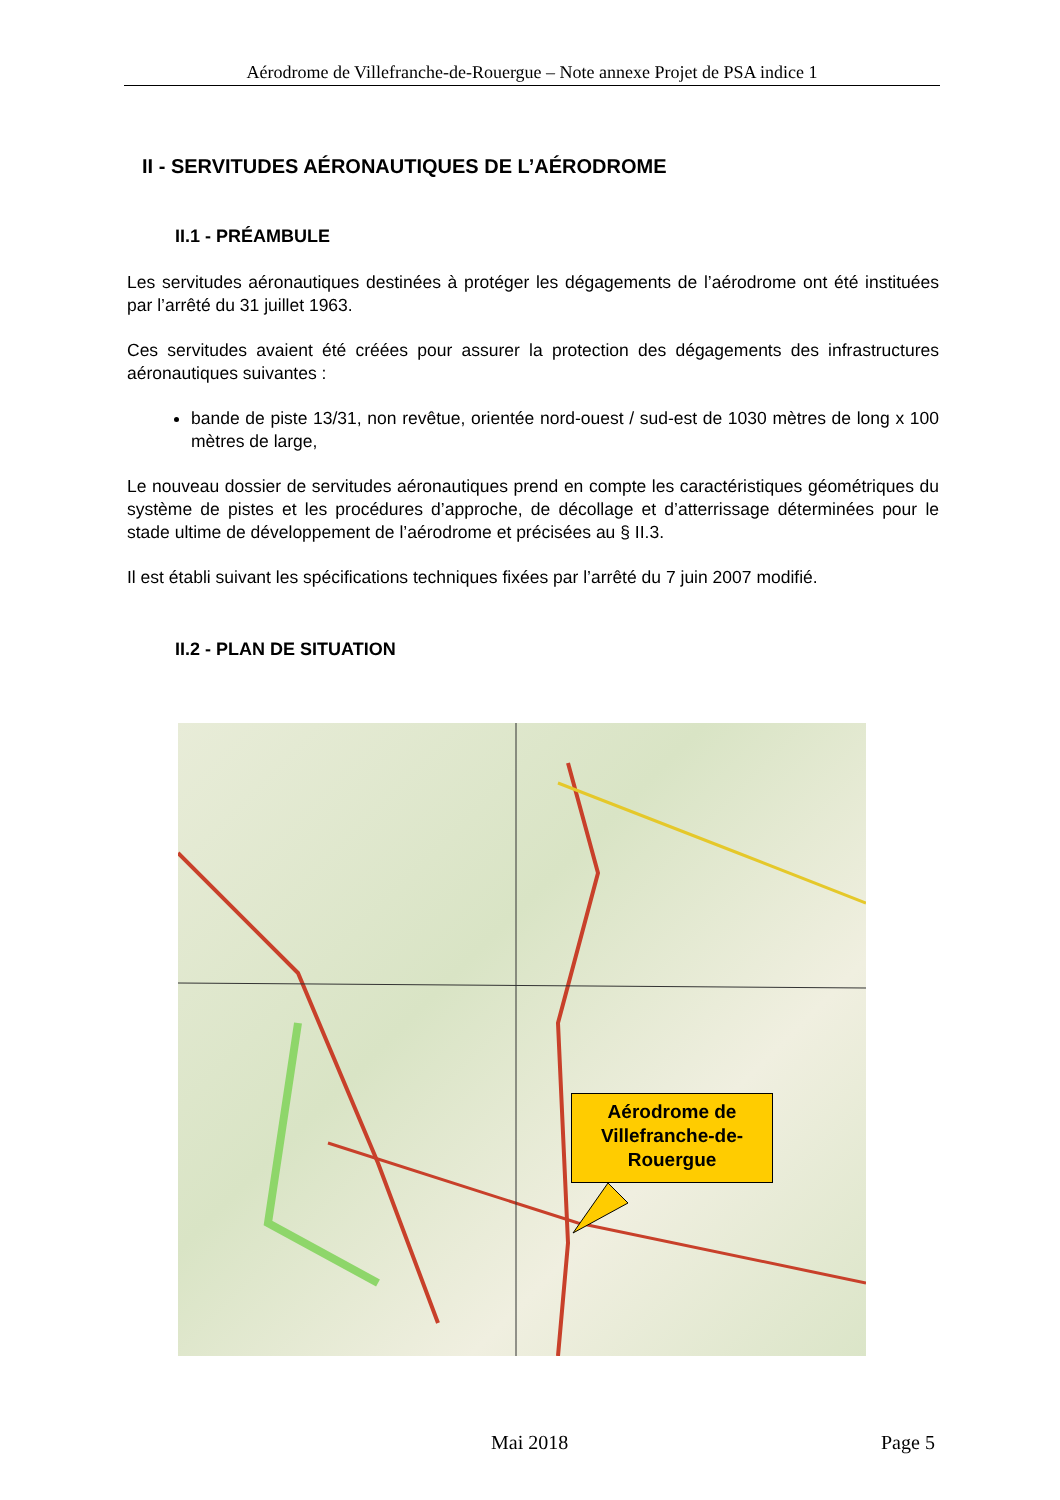Aérodrome de Villefranche-de-Rouergue – Note annexe Projet de PSA indice 1
II - SERVITUDES AÉRONAUTIQUES DE L’AÉRODROME
II.1 - PRÉAMBULE
Les servitudes aéronautiques destinées à protéger les dégagements de l’aérodrome ont été instituées par l’arrêté du 31 juillet 1963.
Ces servitudes avaient été créées pour assurer la protection des dégagements des infrastructures aéronautiques suivantes :
bande de piste 13/31, non revêtue, orientée nord-ouest / sud-est de 1030 mètres de long x 100 mètres de large,
Le nouveau dossier de servitudes aéronautiques prend en compte les caractéristiques géométriques du système de pistes et les procédures d’approche, de décollage et d’atterrissage déterminées pour le stade ultime de développement de l’aérodrome et précisées au § II.3.
Il est établi suivant les spécifications techniques fixées par l’arrêté du 7 juin 2007 modifié.
II.2 - PLAN DE SITUATION
Aérodrome de Villefranche-de-Rouergue
Mai 2018 Page 5